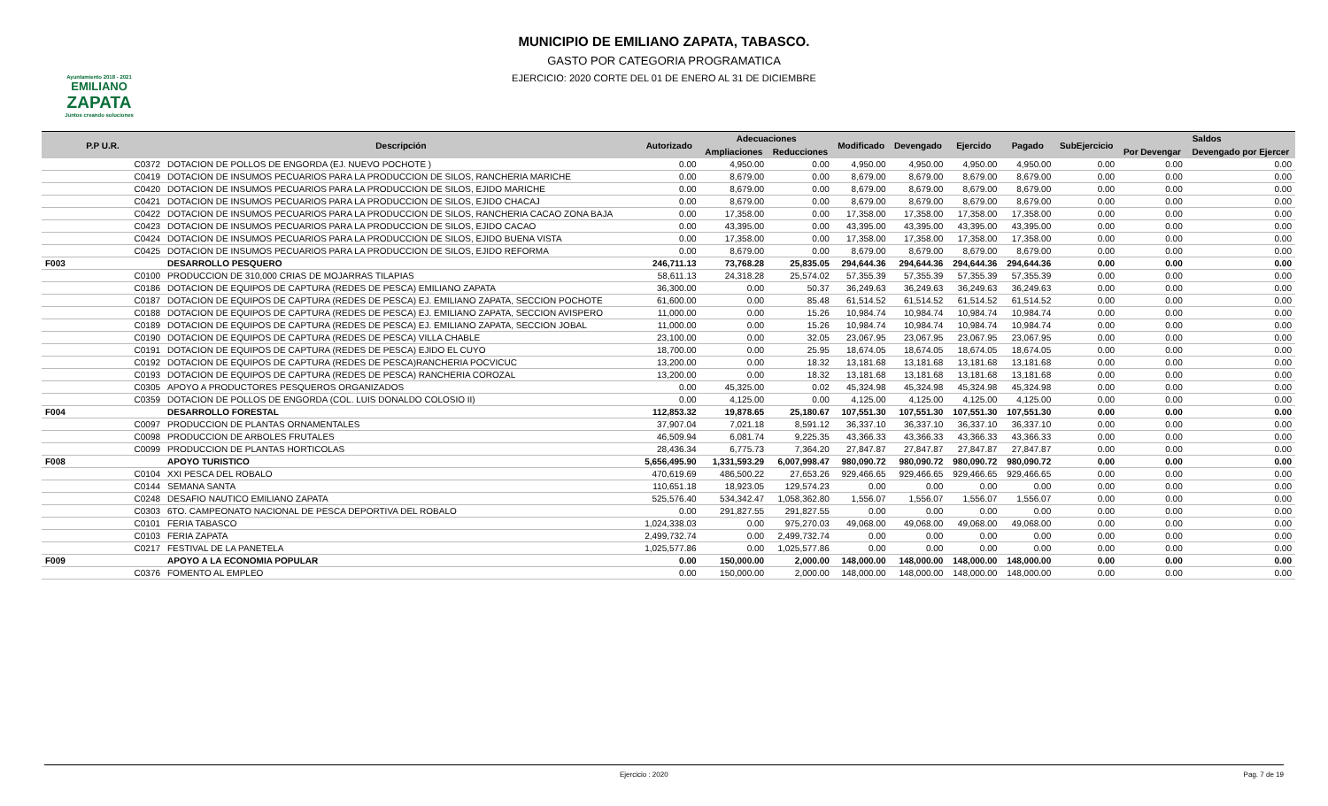Ayuntamiento 2018 - 2021
EMILIANO
ZAPATA
Juntos creando soluciones
MUNICIPIO DE EMILIANO ZAPATA, TABASCO.
GASTO POR CATEGORIA PROGRAMATICA
EJERCICIO: 2020 CORTE DEL 01 DE ENERO AL 31 DE DICIEMBRE
| P.P U.R. | Descripción | Autorizado | Adecuaciones | | Modificado | Devengado | Ejercido | Pagado | SubEjercicio | Saldos | |
| --- | --- | --- | --- | --- | --- | --- | --- | --- | --- | --- | --- |
| | | | Ampliaciones | Reducciones | | | | | | Por Devengar | Devengado por Ejercer |
| C0372 | DOTACION DE POLLOS DE ENGORDA (EJ. NUEVO POCHOTE ) | 0.00 | 4,950.00 | 0.00 | 4,950.00 | 4,950.00 | 4,950.00 | 4,950.00 | 0.00 | 0.00 | 0.00 |
| C0419 | DOTACION DE INSUMOS PECUARIOS PARA LA PRODUCCION DE SILOS, RANCHERIA MARICHE | 0.00 | 8,679.00 | 0.00 | 8,679.00 | 8,679.00 | 8,679.00 | 8,679.00 | 0.00 | 0.00 | 0.00 |
| C0420 | DOTACION DE INSUMOS PECUARIOS PARA LA PRODUCCION DE SILOS, EJIDO MARICHE | 0.00 | 8,679.00 | 0.00 | 8,679.00 | 8,679.00 | 8,679.00 | 8,679.00 | 0.00 | 0.00 | 0.00 |
| C0421 | DOTACION DE INSUMOS PECUARIOS PARA LA PRODUCCION DE SILOS, EJIDO CHACAJ | 0.00 | 8,679.00 | 0.00 | 8,679.00 | 8,679.00 | 8,679.00 | 8,679.00 | 0.00 | 0.00 | 0.00 |
| C0422 | DOTACION DE INSUMOS PECUARIOS PARA LA PRODUCCION DE SILOS, RANCHERIA CACAO ZONA BAJA | 0.00 | 17,358.00 | 0.00 | 17,358.00 | 17,358.00 | 17,358.00 | 17,358.00 | 0.00 | 0.00 | 0.00 |
| C0423 | DOTACION DE INSUMOS PECUARIOS PARA LA PRODUCCION DE SILOS, EJIDO CACAO | 0.00 | 43,395.00 | 0.00 | 43,395.00 | 43,395.00 | 43,395.00 | 43,395.00 | 0.00 | 0.00 | 0.00 |
| C0424 | DOTACION DE INSUMOS PECUARIOS PARA LA PRODUCCION DE SILOS, EJIDO BUENA VISTA | 0.00 | 17,358.00 | 0.00 | 17,358.00 | 17,358.00 | 17,358.00 | 17,358.00 | 0.00 | 0.00 | 0.00 |
| C0425 | DOTACION DE INSUMOS PECUARIOS PARA LA PRODUCCION DE SILOS, EJIDO REFORMA | 0.00 | 8,679.00 | 0.00 | 8,679.00 | 8,679.00 | 8,679.00 | 8,679.00 | 0.00 | 0.00 | 0.00 |
| F003 | DESARROLLO PESQUERO | 246,711.13 | 73,768.28 | 25,835.05 | 294,644.36 | 294,644.36 | 294,644.36 | 294,644.36 | 0.00 | 0.00 | 0.00 |
| C0100 | PRODUCCION DE 310,000 CRIAS DE MOJARRAS TILAPIAS | 58,611.13 | 24,318.28 | 25,574.02 | 57,355.39 | 57,355.39 | 57,355.39 | 57,355.39 | 0.00 | 0.00 | 0.00 |
| C0186 | DOTACION DE EQUIPOS DE CAPTURA (REDES DE PESCA) EMILIANO ZAPATA | 36,300.00 | 0.00 | 50.37 | 36,249.63 | 36,249.63 | 36,249.63 | 36,249.63 | 0.00 | 0.00 | 0.00 |
| C0187 | DOTACION DE EQUIPOS DE CAPTURA (REDES DE PESCA) EJ. EMILIANO ZAPATA, SECCION POCHOTE | 61,600.00 | 0.00 | 85.48 | 61,514.52 | 61,514.52 | 61,514.52 | 61,514.52 | 0.00 | 0.00 | 0.00 |
| C0188 | DOTACION DE EQUIPOS DE CAPTURA (REDES DE PESCA) EJ. EMILIANO ZAPATA, SECCION AVISPERO | 11,000.00 | 0.00 | 15.26 | 10,984.74 | 10,984.74 | 10,984.74 | 10,984.74 | 0.00 | 0.00 | 0.00 |
| C0189 | DOTACION DE EQUIPOS DE CAPTURA (REDES DE PESCA) EJ. EMILIANO ZAPATA, SECCION JOBAL | 11,000.00 | 0.00 | 15.26 | 10,984.74 | 10,984.74 | 10,984.74 | 10,984.74 | 0.00 | 0.00 | 0.00 |
| C0190 | DOTACION DE EQUIPOS DE CAPTURA (REDES DE PESCA) VILLA CHABLE | 23,100.00 | 0.00 | 32.05 | 23,067.95 | 23,067.95 | 23,067.95 | 23,067.95 | 0.00 | 0.00 | 0.00 |
| C0191 | DOTACION DE EQUIPOS DE CAPTURA (REDES DE PESCA) EJIDO EL CUYO | 18,700.00 | 0.00 | 25.95 | 18,674.05 | 18,674.05 | 18,674.05 | 18,674.05 | 0.00 | 0.00 | 0.00 |
| C0192 | DOTACION DE EQUIPOS DE CAPTURA (REDES DE PESCA)RANCHERIA POCVICUC | 13,200.00 | 0.00 | 18.32 | 13,181.68 | 13,181.68 | 13,181.68 | 13,181.68 | 0.00 | 0.00 | 0.00 |
| C0193 | DOTACION DE EQUIPOS DE CAPTURA (REDES DE PESCA) RANCHERIA COROZAL | 13,200.00 | 0.00 | 18.32 | 13,181.68 | 13,181.68 | 13,181.68 | 13,181.68 | 0.00 | 0.00 | 0.00 |
| C0305 | APOYO A PRODUCTORES PESQUEROS ORGANIZADOS | 0.00 | 45,325.00 | 0.02 | 45,324.98 | 45,324.98 | 45,324.98 | 45,324.98 | 0.00 | 0.00 | 0.00 |
| C0359 | DOTACION DE POLLOS DE ENGORDA (COL. LUIS DONALDO COLOSIO II) | 0.00 | 4,125.00 | 0.00 | 4,125.00 | 4,125.00 | 4,125.00 | 4,125.00 | 0.00 | 0.00 | 0.00 |
| F004 | DESARROLLO FORESTAL | 112,853.32 | 19,878.65 | 25,180.67 | 107,551.30 | 107,551.30 | 107,551.30 | 107,551.30 | 0.00 | 0.00 | 0.00 |
| C0097 | PRODUCCION DE PLANTAS ORNAMENTALES | 37,907.04 | 7,021.18 | 8,591.12 | 36,337.10 | 36,337.10 | 36,337.10 | 36,337.10 | 0.00 | 0.00 | 0.00 |
| C0098 | PRODUCCION DE ARBOLES FRUTALES | 46,509.94 | 6,081.74 | 9,225.35 | 43,366.33 | 43,366.33 | 43,366.33 | 43,366.33 | 0.00 | 0.00 | 0.00 |
| C0099 | PRODUCCION DE PLANTAS HORTICOLAS | 28,436.34 | 6,775.73 | 7,364.20 | 27,847.87 | 27,847.87 | 27,847.87 | 27,847.87 | 0.00 | 0.00 | 0.00 |
| F008 | APOYO TURISTICO | 5,656,495.90 | 1,331,593.29 | 6,007,998.47 | 980,090.72 | 980,090.72 | 980,090.72 | 980,090.72 | 0.00 | 0.00 | 0.00 |
| C0104 | XXI PESCA DEL ROBALO | 470,619.69 | 486,500.22 | 27,653.26 | 929,466.65 | 929,466.65 | 929,466.65 | 929,466.65 | 0.00 | 0.00 | 0.00 |
| C0144 | SEMANA SANTA | 110,651.18 | 18,923.05 | 129,574.23 | 0.00 | 0.00 | 0.00 | 0.00 | 0.00 | 0.00 | 0.00 |
| C0248 | DESAFIO NAUTICO EMILIANO ZAPATA | 525,576.40 | 534,342.47 | 1,058,362.80 | 1,556.07 | 1,556.07 | 1,556.07 | 1,556.07 | 0.00 | 0.00 | 0.00 |
| C0303 | 6TO. CAMPEONATO NACIONAL DE PESCA DEPORTIVA DEL ROBALO | 0.00 | 291,827.55 | 291,827.55 | 0.00 | 0.00 | 0.00 | 0.00 | 0.00 | 0.00 | 0.00 |
| C0101 | FERIA TABASCO | 1,024,338.03 | 0.00 | 975,270.03 | 49,068.00 | 49,068.00 | 49,068.00 | 49,068.00 | 0.00 | 0.00 | 0.00 |
| C0103 | FERIA ZAPATA | 2,499,732.74 | 0.00 | 2,499,732.74 | 0.00 | 0.00 | 0.00 | 0.00 | 0.00 | 0.00 | 0.00 |
| C0217 | FESTIVAL DE LA PANETELA | 1,025,577.86 | 0.00 | 1,025,577.86 | 0.00 | 0.00 | 0.00 | 0.00 | 0.00 | 0.00 | 0.00 |
| F009 | APOYO A LA ECONOMIA POPULAR | 0.00 | 150,000.00 | 2,000.00 | 148,000.00 | 148,000.00 | 148,000.00 | 148,000.00 | 0.00 | 0.00 | 0.00 |
| C0376 | FOMENTO AL EMPLEO | 0.00 | 150,000.00 | 2,000.00 | 148,000.00 | 148,000.00 | 148,000.00 | 148,000.00 | 0.00 | 0.00 | 0.00 |
Ejercicio : 2020 Pag. 7 de 19